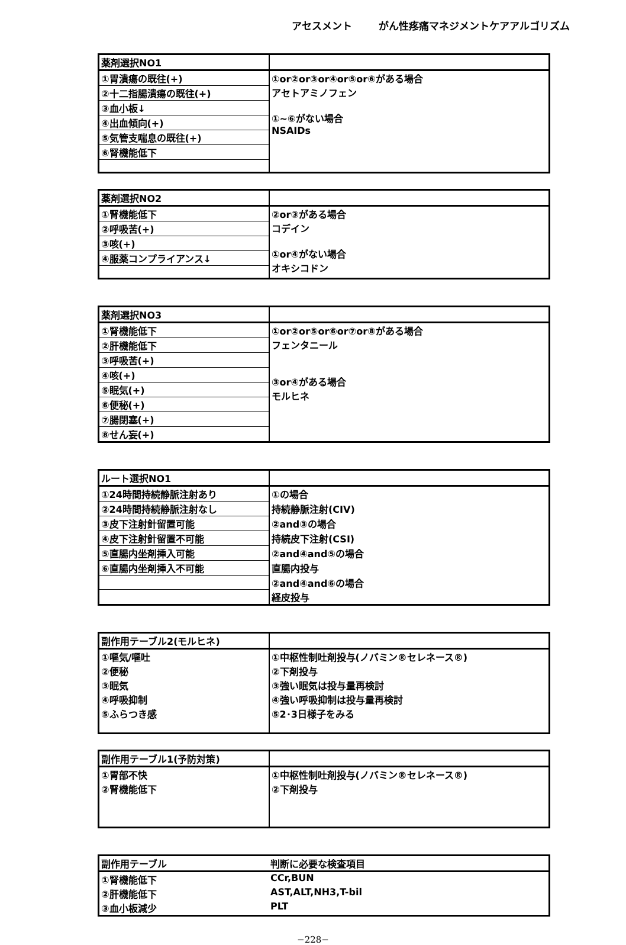アセスメント がん性疼痛マネジメントケアアルゴリズム
| 薬剤選択NO1 | |
| --- | --- |
| ①胃潰瘍の既往(+) | ①or②or③or④or⑤or⑥がある場合 アセトアミノフェン ①~⑥がない場合 NSAIDs |
| ②十二指腸潰瘍の既往(+) | |
| ③血小板↓ | |
| ④出血傾向(+) | |
| ⑤気管支喘息の既往(+) | |
| ⑥腎機能低下 | |
| 薬剤選択NO2 | |
| --- | --- |
| ①腎機能低下 | ②or③がある場合 コデイン ①or④がない場合 オキシコドン |
| ②呼吸苦(+) | |
| ③咳(+) | |
| ④服薬コンプライアンス↓ | |
| 薬剤選択NO3 | |
| --- | --- |
| ①腎機能低下 | ①or②or⑤or⑥or⑦or⑧がある場合 フェンタニール ③or④がある場合 モルヒネ |
| ②肝機能低下 | |
| ③呼吸苦(+) | |
| ④咳(+) | |
| ⑤眠気(+) | |
| ⑥便秘(+) | |
| ⑦腸閉塞(+) | |
| ⑧せん妄(+) | |
| ルート選択NO1 | |
| --- | --- |
| ①24時間持続静脈注射あり | ①の場合 |
| ②24時間持続静脈注射なし | 持続静脈注射(CIV) |
| ③皮下注射針留置可能 | ②and③の場合 |
| ④皮下注射針留置不可能 | 持続皮下注射(CSI) |
| ⑤直腸内坐剤挿入可能 | ②and④and⑤の場合 |
| ⑥直腸内坐剤挿入不可能 | 直腸内投与 |
| | ②and④and⑥の場合 |
| | 経皮投与 |
| 副作用テーブル2(モルヒネ) | |
| --- | --- |
| ①嘔気/嘔吐 | ①中枢性制吐剤投与(ノバミン®セレネース®) |
| ②便秘 | ②下剤投与 |
| ③眠気 | ③強い眠気は投与量再検討 |
| ④呼吸抑制 | ④強い呼吸抑制は投与量再検討 |
| ⑤ふらつき感 | ⑤2･3日様子をみる |
| 副作用テーブル1(予防対策) | |
| --- | --- |
| ①胃部不快 | ①中枢性制吐剤投与(ノバミン®セレネース®) |
| ②腎機能低下 | ②下剤投与 |
| 副作用テーブル | 判断に必要な検査項目 |
| --- | --- |
| ①腎機能低下 | CCr,BUN |
| ②肝機能低下 | AST,ALT,NH3,T-bil |
| ③血小板減少 | PLT |
−228−